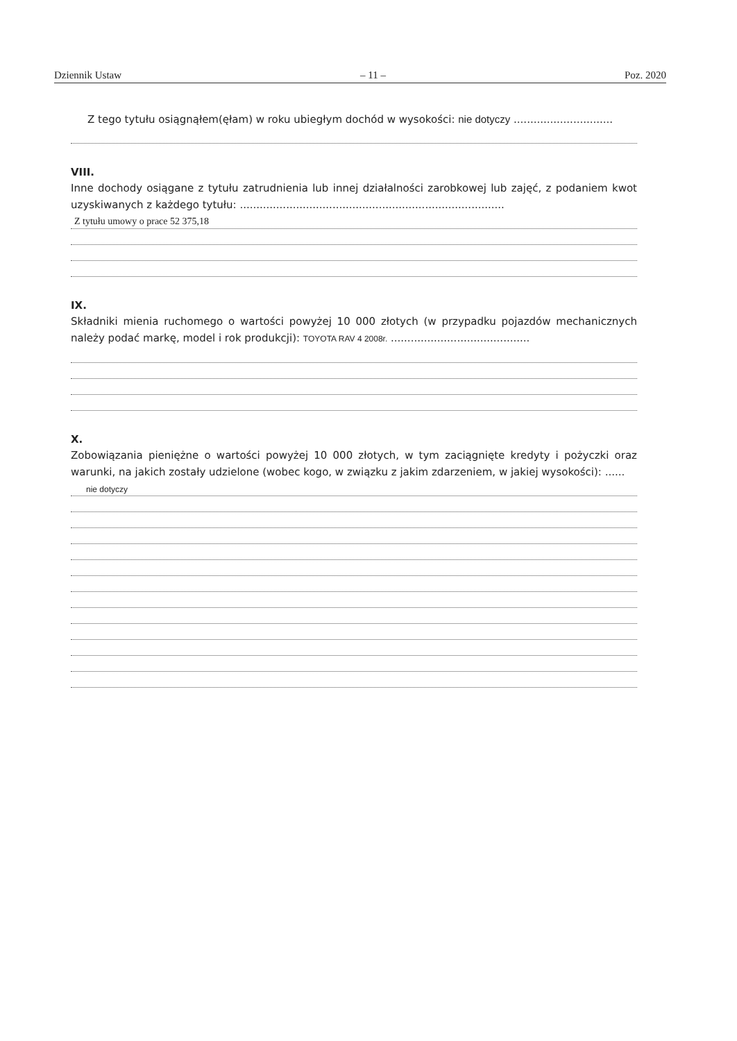Dziennik Ustaw – 11 – Poz. 2020
Z tego tytułu osiągnąłem(ęłam) w roku ubiegłym dochód w wysokości: nie dotyczy ..............................
VIII.
Inne dochody osiągane z tytułu zatrudnienia lub innej działalności zarobkowej lub zajęć, z podaniem kwot uzyskiwanych z każdego tytułu: ................................................................................
Z tytułu umowy o prace 52 375,18
IX.
Składniki mienia ruchomego o wartości powyżej 10 000 złotych (w przypadku pojazdów mechanicznych należy podać markę, model i rok produkcji): TOYOTA RAV 4 2008r. ..........................................
X.
Zobowiązania pieniężne o wartości powyżej 10 000 złotych, w tym zaciągnięte kredyty i pożyczki oraz warunki, na jakich zostały udzielone (wobec kogo, w związku z jakim zdarzeniem, w jakiej wysokości): ......
nie dotyczy